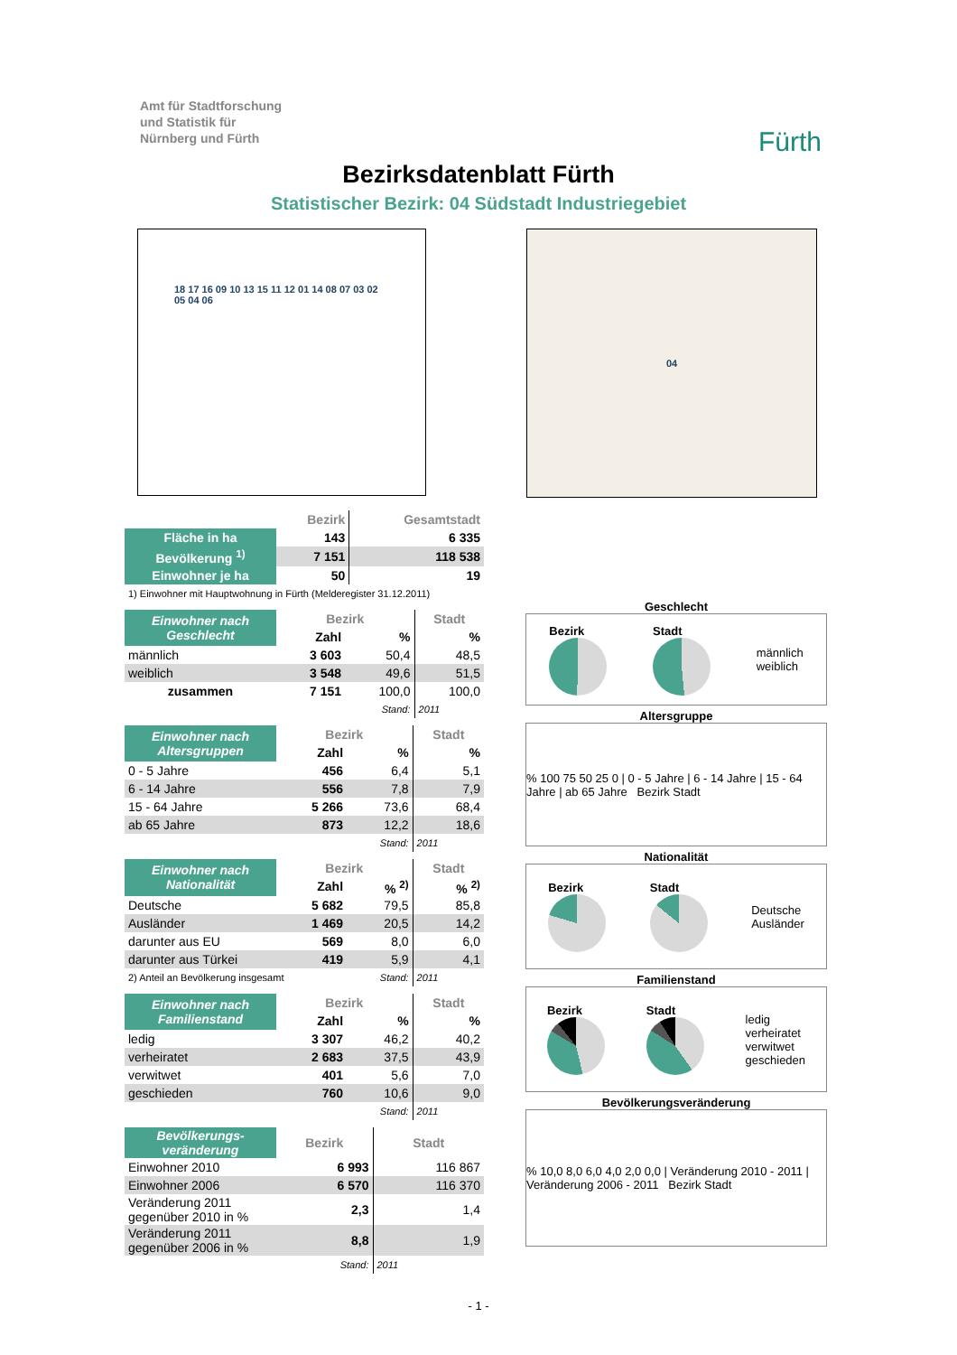Amt für Stadtforschung
und Statistik für
Nürnberg und Fürth
Fürth
Bezirksdatenblatt Fürth
Statistischer Bezirk: 04 Südstadt Industriegebiet
18 17 16 09 10 13 15 11 12 01 14 08 07 03 02 05 04 06
04
| | Bezirk | Gesamtstadt |
| --- | --- | --- |
| Fläche in ha | 143 | 6 335 |
| Bevölkerung <sup>1)</sup> | 7 151 | 118 538 |
| Einwohner je ha | 50 | 19 |
| 1) Einwohner mit Hauptwohnung in Fürth (Melderegister 31.12.2011) | | |
| Einwohner nach Geschlecht | Bezirk | | Stadt |
| | Zahl | % | % |
| männlich | 3 603 | 50,4 | 48,5 |
| weiblich | 3 548 | 49,6 | 51,5 |
| zusammen | 7 151 | 100,0 | 100,0 |
| | | Stand: | 2011 |
| Einwohner nach Altersgruppen | Bezirk | | Stadt |
| | Zahl | % | % |
| 0 - 5 Jahre | 456 | 6,4 | 5,1 |
| 6 - 14 Jahre | 556 | 7,8 | 7,9 |
| 15 - 64 Jahre | 5 266 | 73,6 | 68,4 |
| ab 65 Jahre | 873 | 12,2 | 18,6 |
| | | Stand: | 2011 |
| Einwohner nach Nationalität | Bezirk | | Stadt |
| | Zahl | % <sup>2)</sup> | % <sup>2)</sup> |
| Deutsche | 5 682 | 79,5 | 85,8 |
| Ausländer | 1 469 | 20,5 | 14,2 |
| darunter aus EU | 569 | 8,0 | 6,0 |
| darunter aus Türkei | 419 | 5,9 | 4,1 |
| 2) Anteil an Bevölkerung insgesamt | | Stand: | 2011 |
| Einwohner nach Familienstand | Bezirk | | Stadt |
| | Zahl | % | % |
| ledig | 3 307 | 46,2 | 40,2 |
| verheiratet | 2 683 | 37,5 | 43,9 |
| verwitwet | 401 | 5,6 | 7,0 |
| geschieden | 760 | 10,6 | 9,0 |
| | | Stand: | 2011 |
| Bevölkerungs-veränderung | Bezirk | Stadt |
| Einwohner 2010 | 6 993 | 116 867 |
| Einwohner 2006 | 6 570 | 116 370 |
| Veränderung 2011 gegenüber 2010 in % | 2,3 | 1,4 |
| Veränderung 2011 gegenüber 2006 in % | 8,8 | 1,9 |
| | Stand: | 2011 |
Geschlecht
Bezirk Stadt
männlich
weiblich
Altersgruppe
% 100 75 50 25 0 | 0 - 5 Jahre | 6 - 14 Jahre | 15 - 64 Jahre | ab 65 Jahre Bezirk Stadt
Nationalität
Bezirk Stadt
Deutsche
Ausländer
Familienstand
Bezirk Stadt
ledig
verheiratet
verwitwet
geschieden
Bevölkerungsveränderung
% 10,0 8,0 6,0 4,0 2,0 0,0 | Veränderung 2010 - 2011 | Veränderung 2006 - 2011 Bezirk Stadt
- 1 -